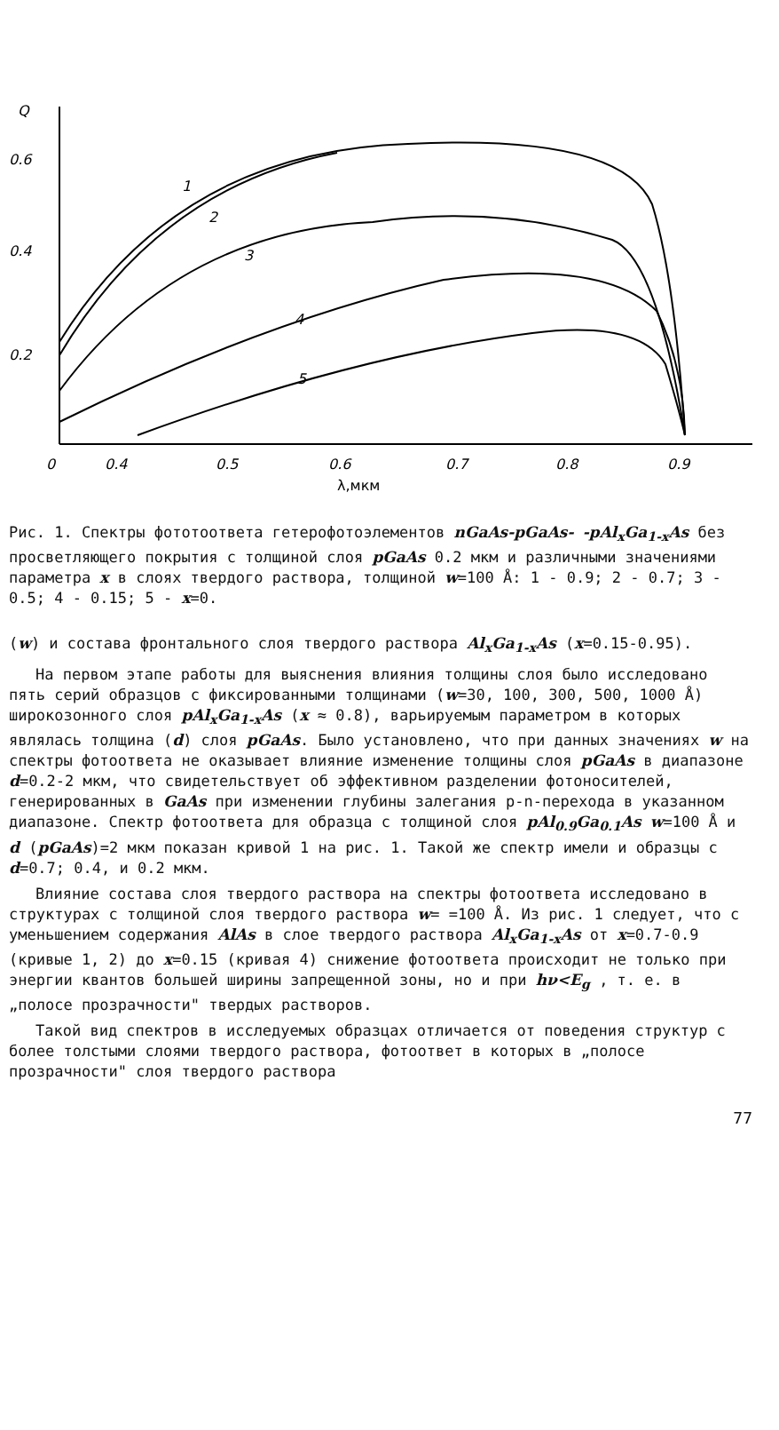Q
0.6
0.4
0.2
0
0.4
0.5
0.6
0.7
0.8
0.9
λ,мкм
1
2
3
4
5
Рис. 1. Спектры фототоответа гетерофотоэлементов nGaAs-pGaAs- -pAl<sub>x</sub>Ga<sub>1-x</sub>As без просветляющего покрытия с толщиной слоя pGaAs 0.2 мкм и различными значениями параметра x в слоях твердого раствора, толщиной w=100 Å: 1 - 0.9; 2 - 0.7; 3 - 0.5; 4 - 0.15; 5 - x=0.
(w) и состава фронтального слоя твердого раствора Al<sub>x</sub>Ga<sub>1-x</sub>As (x=0.15-0.95).
На первом этапе работы для выяснения влияния толщины слоя было исследовано пять серий образцов с фиксированными толщинами (w=30, 100, 300, 500, 1000 Å) широкозонного слоя pAl<sub>x</sub>Ga<sub>1-x</sub>As (x ≈ 0.8), варьируемым параметром в которых являлась толщина (d) слоя pGaAs. Было установлено, что при данных значениях w на спектры фотоответа не оказывает влияние изменение толщины слоя pGaAs в диапазоне d=0.2-2 мкм, что свидетельствует об эффективном разделении фотоносителей, генерированных в GaAs при изменении глубины залегания p-n-перехода в указанном диапазоне. Спектр фотоответа для образца с толщиной слоя pAl<sub>0.9</sub>Ga<sub>0.1</sub>As w=100 Å и d (pGaAs)=2 мкм показан кривой 1 на рис. 1. Такой же спектр имели и образцы с d=0.7; 0.4, и 0.2 мкм.
Влияние состава слоя твердого раствора на спектры фотоответа исследовано в структурах с толщиной слоя твердого раствора w= =100 Å. Из рис. 1 следует, что с уменьшением содержания AlAs в слое твердого раствора Al<sub>x</sub>Ga<sub>1-x</sub>As от x=0.7-0.9 (кривые 1, 2) до x=0.15 (кривая 4) снижение фотоответа происходит не только при энергии квантов большей ширины запрещенной зоны, но и при hν<E<sub>g</sub> , т. е. в „полосе прозрачности" твердых растворов.
Такой вид спектров в исследуемых образцах отличается от поведения структур с более толстыми слоями твердого раствора, фотоответ в которых в „полосе прозрачности" слоя твердого раствора
77